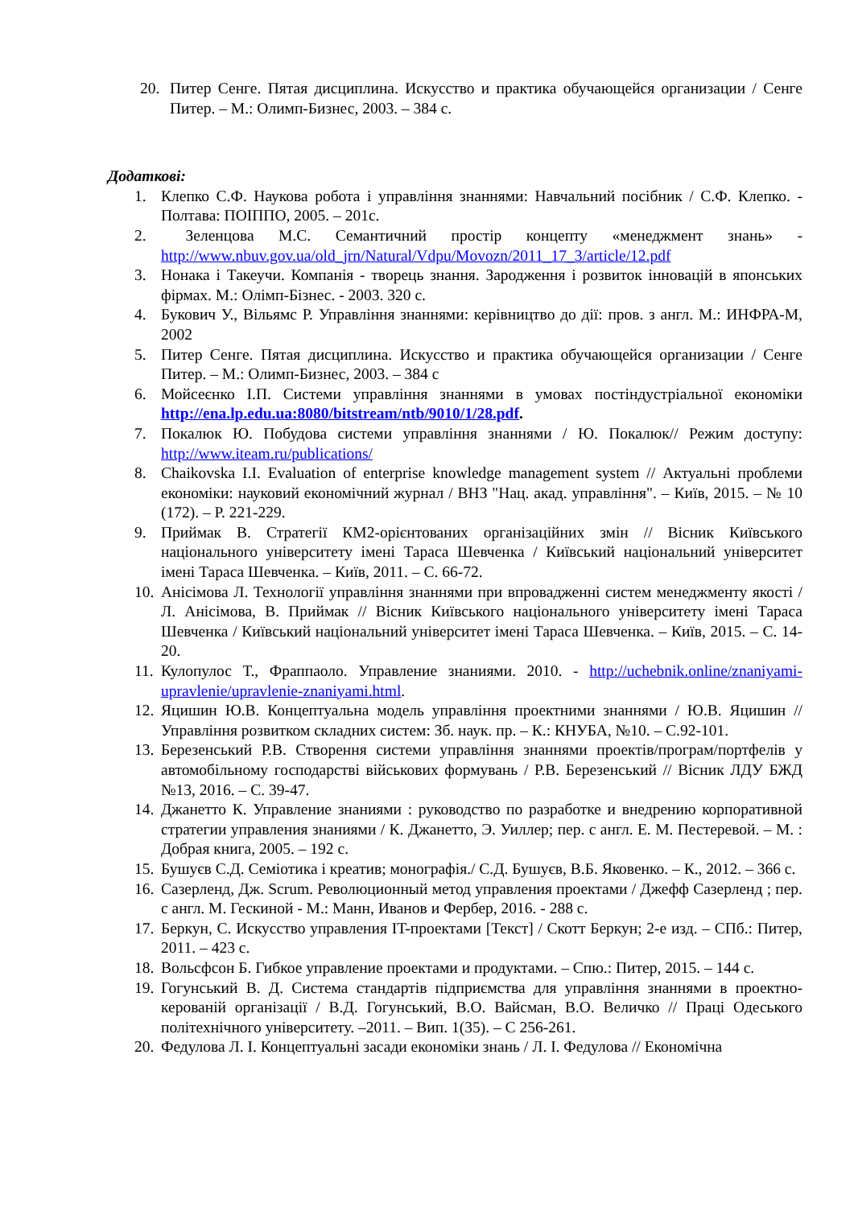20. Питер Сенге. Пятая дисциплина. Искусство и практика обучающейся организации / Сенге Питер. – М.: Олимп-Бизнес, 2003. – 384 с.
Додаткові:
1. Клепко С.Ф. Наукова робота і управління знаннями: Навчальний посібник / С.Ф. Клепко. - Полтава: ПОІППО, 2005. – 201с.
2. Зеленцова М.С. Семантичний простір концепту «менеджмент знань» - http://www.nbuv.gov.ua/old_jrn/Natural/Vdpu/Movozn/2011_17_3/article/12.pdf
3. Нонака і Такеучи. Компанія - творець знання. Зародження і розвиток інновацій в японських фірмах. М.: Олімп-Бізнес. - 2003. 320 с.
4. Букович У., Вільямс Р. Управління знаннями: керівництво до дії: пров. з англ. М.: ИНФРА-М, 2002
5. Питер Сенге. Пятая дисциплина. Искусство и практика обучающейся организации / Сенге Питер. – М.: Олимп-Бизнес, 2003. – 384 с
6. Мойсеєнко І.П. Системи управління знаннями в умовах постіндустріальної економіки http://ena.lp.edu.ua:8080/bitstream/ntb/9010/1/28.pdf.
7. Покалюк Ю. Побудова системи управління знаннями / Ю. Покалюк// Режим доступу: http://www.iteam.ru/publications/
8. Chaikovska I.I. Evaluation of enterprise knowledge management system // Актуальні проблеми економіки: науковий економічний журнал / ВНЗ "Нац. акад. управління". – Київ, 2015. – № 10 (172). – Р. 221-229.
9. Приймак В. Стратегії КМ2-орієнтованих організаційних змін // Вісник Київського національного університету імені Тараса Шевченка / Київський національний університет імені Тараса Шевченка. – Київ, 2011. – С. 66-72.
10. Анісімова Л. Технології управління знаннями при впровадженні систем менеджменту якості / Л. Анісімова, В. Приймак // Вісник Київського національного університету імені Тараса Шевченка / Київський національний університет імені Тараса Шевченка. – Київ, 2015. – С. 14-20.
11. Кулопулос Т., Фраппаоло. Управление знаниями. 2010. - http://uchebnik.online/znaniyami-upravlenie/upravlenie-znaniyami.html.
12. Яцишин Ю.В. Концептуальна модель управління проектними знаннями / Ю.В. Яцишин // Управління розвитком складних систем: Зб. наук. пр. – К.: КНУБА, №10. – С.92-101.
13. Березенський Р.В. Створення системи управління знаннями проектів/програм/портфелів у автомобільному господарстві військових формувань / Р.В. Березенський // Вісник ЛДУ БЖД №13, 2016. – С. 39-47.
14. Джанетто К. Управление знаниями : руководство по разработке и внедрению корпоративной стратегии управления знаниями / К. Джанетто, Э. Уиллер; пер. с англ. Е. М. Пестеревой. – М. : Добрая книга, 2005. – 192 с.
15. Бушуєв С.Д. Семіотика і креатив; монографія./ С.Д. Бушуєв, В.Б. Яковенко. – К., 2012. – 366 с.
16. Сазерленд, Дж. Scrum. Революционный метод управления проектами / Джефф Сазерленд ; пер. с англ. М. Гескиной - М.: Манн, Иванов и Фербер, 2016. - 288 с.
17. Беркун, С. Искусство управления IT-проектами [Текст] / Скотт Беркун; 2-е изд. – СПб.: Питер, 2011. – 423 с.
18. Вольсфсон Б. Гибкое управление проектами и продуктами. – Спю.: Питер, 2015. – 144 с.
19. Гогунський В. Д. Система стандартів підприємства для управління знаннями в проектно-керованій організації / В.Д. Гогунський, В.О. Вайсман, В.О. Величко // Праці Одеського політехнічного університету. –2011. – Вип. 1(35). – С 256-261.
20. Федулова Л. І. Концептуальні засади економіки знань / Л. І. Федулова // Економічна